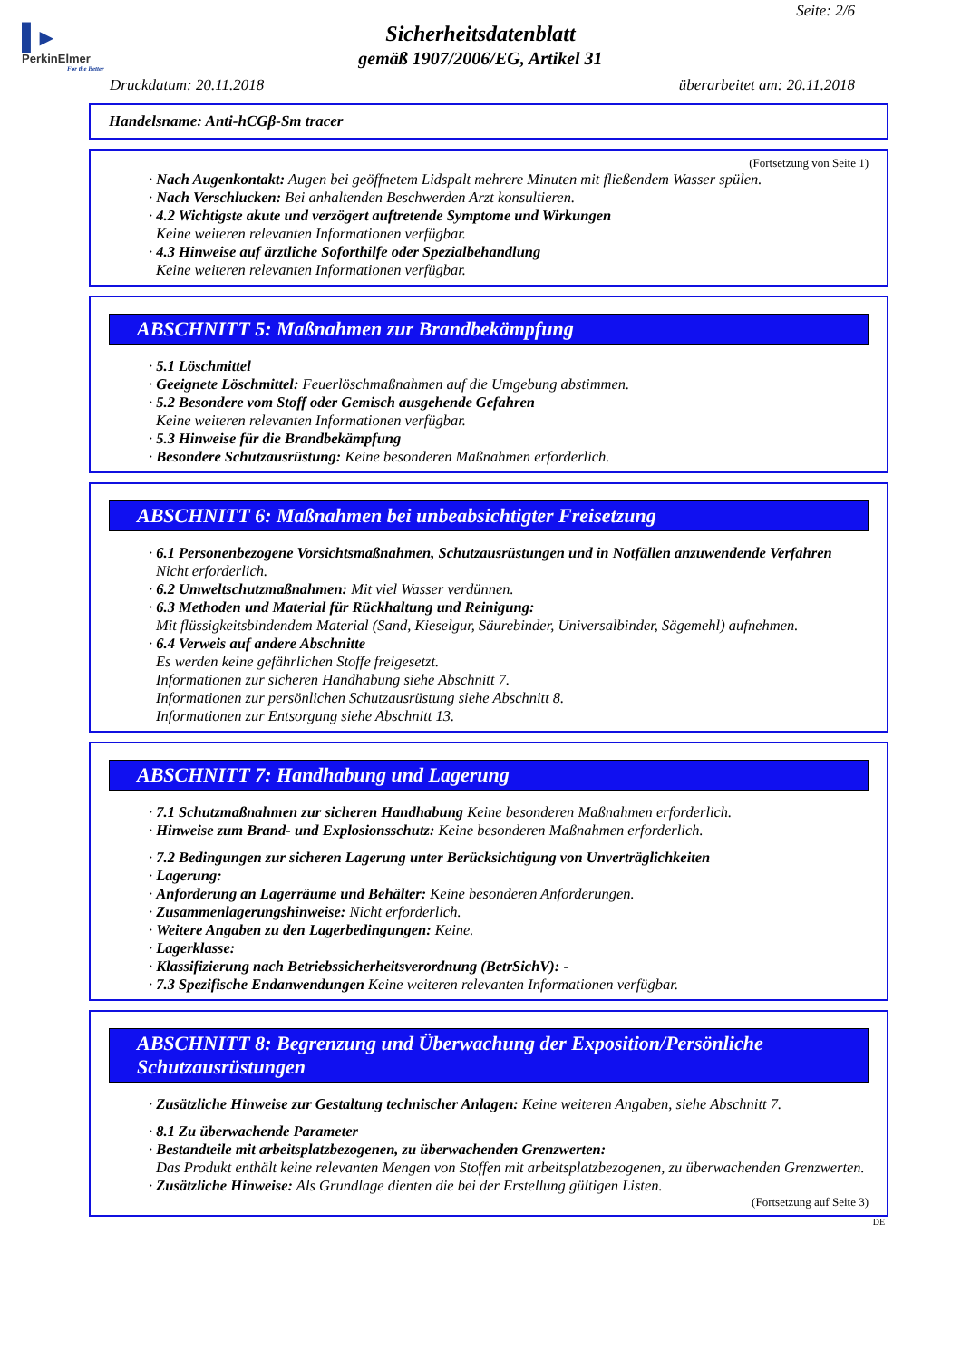▌▸
PerkinElmer
For the Better
Seite: 2/6
Sicherheitsdatenblatt
gemäß 1907/2006/EG, Artikel 31
Druckdatum: 20.11.2018 überarbeitet am: 20.11.2018
Handelsname: Anti-hCGβ-Sm tracer
(Fortsetzung von Seite 1)
· Nach Augenkontakt: Augen bei geöffnetem Lidspalt mehrere Minuten mit fließendem Wasser spülen.
· Nach Verschlucken: Bei anhaltenden Beschwerden Arzt konsultieren.
· 4.2 Wichtigste akute und verzögert auftretende Symptome und Wirkungen
Keine weiteren relevanten Informationen verfügbar.
· 4.3 Hinweise auf ärztliche Soforthilfe oder Spezialbehandlung
Keine weiteren relevanten Informationen verfügbar.
ABSCHNITT 5: Maßnahmen zur Brandbekämpfung
· 5.1 Löschmittel
· Geeignete Löschmittel: Feuerlöschmaßnahmen auf die Umgebung abstimmen.
· 5.2 Besondere vom Stoff oder Gemisch ausgehende Gefahren
Keine weiteren relevanten Informationen verfügbar.
· 5.3 Hinweise für die Brandbekämpfung
· Besondere Schutzausrüstung: Keine besonderen Maßnahmen erforderlich.
ABSCHNITT 6: Maßnahmen bei unbeabsichtigter Freisetzung
· 6.1 Personenbezogene Vorsichtsmaßnahmen, Schutzausrüstungen und in Notfällen anzuwendende Verfahren
Nicht erforderlich.
· 6.2 Umweltschutzmaßnahmen: Mit viel Wasser verdünnen.
· 6.3 Methoden und Material für Rückhaltung und Reinigung:
Mit flüssigkeitsbindendem Material (Sand, Kieselgur, Säurebinder, Universalbinder, Sägemehl) aufnehmen.
· 6.4 Verweis auf andere Abschnitte
Es werden keine gefährlichen Stoffe freigesetzt.
Informationen zur sicheren Handhabung siehe Abschnitt 7.
Informationen zur persönlichen Schutzausrüstung siehe Abschnitt 8.
Informationen zur Entsorgung siehe Abschnitt 13.
ABSCHNITT 7: Handhabung und Lagerung
· 7.1 Schutzmaßnahmen zur sicheren Handhabung Keine besonderen Maßnahmen erforderlich.
· Hinweise zum Brand- und Explosionsschutz: Keine besonderen Maßnahmen erforderlich.
· 7.2 Bedingungen zur sicheren Lagerung unter Berücksichtigung von Unverträglichkeiten
· Lagerung:
· Anforderung an Lagerräume und Behälter: Keine besonderen Anforderungen.
· Zusammenlagerungshinweise: Nicht erforderlich.
· Weitere Angaben zu den Lagerbedingungen: Keine.
· Lagerklasse:
· Klassifizierung nach Betriebssicherheitsverordnung (BetrSichV): -
· 7.3 Spezifische Endanwendungen Keine weiteren relevanten Informationen verfügbar.
ABSCHNITT 8: Begrenzung und Überwachung der Exposition/Persönliche Schutzausrüstungen
· Zusätzliche Hinweise zur Gestaltung technischer Anlagen: Keine weiteren Angaben, siehe Abschnitt 7.
· 8.1 Zu überwachende Parameter
· Bestandteile mit arbeitsplatzbezogenen, zu überwachenden Grenzwerten:
Das Produkt enthält keine relevanten Mengen von Stoffen mit arbeitsplatzbezogenen, zu überwachenden Grenzwerten.
· Zusätzliche Hinweise: Als Grundlage dienten die bei der Erstellung gültigen Listen.
(Fortsetzung auf Seite 3)
DE